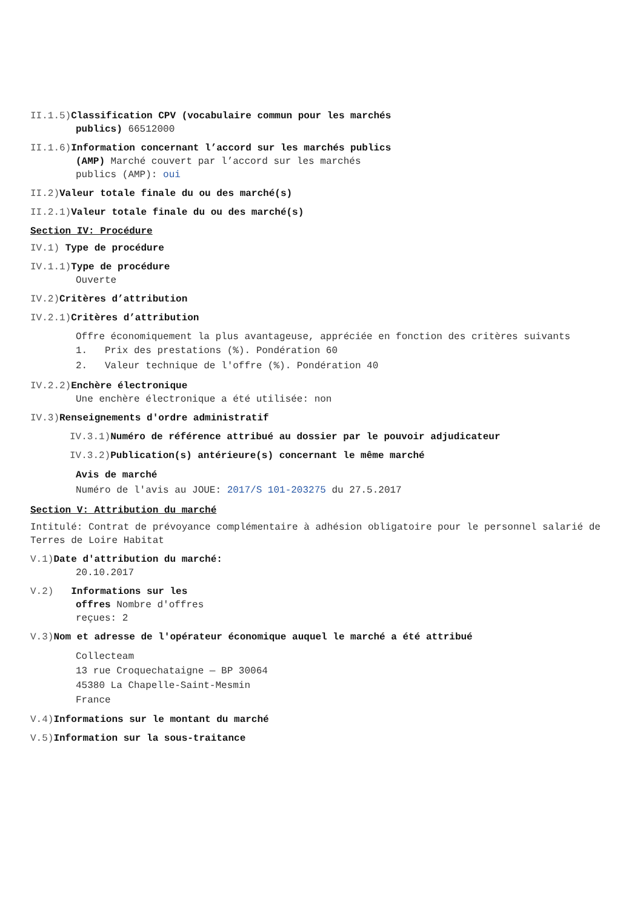II.1.5) Classification CPV (vocabulaire commun pour les marchés
publics) 66512000
II.1.6) Information concernant l’accord sur les marchés publics
(AMP) Marché couvert par l’accord sur les marchés
publics (AMP): oui
II.2) Valeur totale finale du ou des marché(s)
II.2.1) Valeur totale finale du ou des marché(s)
Section IV: Procédure
IV.1) Type de procédure
IV.1.1) Type de procédure
Ouverte
IV.2) Critères d’attribution
IV.2.1) Critères d’attribution
Offre économiquement la plus avantageuse, appréciée en fonction des critères suivants
1. Prix des prestations (%). Pondération 60
2. Valeur technique de l'offre (%). Pondération 40
IV.2.2) Enchère électronique
Une enchère électronique a été utilisée: non
IV.3) Renseignements d'ordre administratif
IV.3.1) Numéro de référence attribué au dossier par le pouvoir adjudicateur
IV.3.2) Publication(s) antérieure(s) concernant le même marché
Avis de marché
Numéro de l'avis au JOUE: 2017/S 101-203275 du 27.5.2017
Section V: Attribution du marché
Intitulé: Contrat de prévoyance complémentaire à adhésion obligatoire pour le personnel salarié de Terres de Loire Habitat
V.1) Date d'attribution du marché:
20.10.2017
V.2) Informations sur les
offres Nombre d'offres
reçues: 2
V.3) Nom et adresse de l'opérateur économique auquel le marché a été attribué
Collecteam
13 rue Croquechataigne — BP 30064
45380 La Chapelle-Saint-Mesmin
France
V.4) Informations sur le montant du marché
V.5) Information sur la sous-traitance